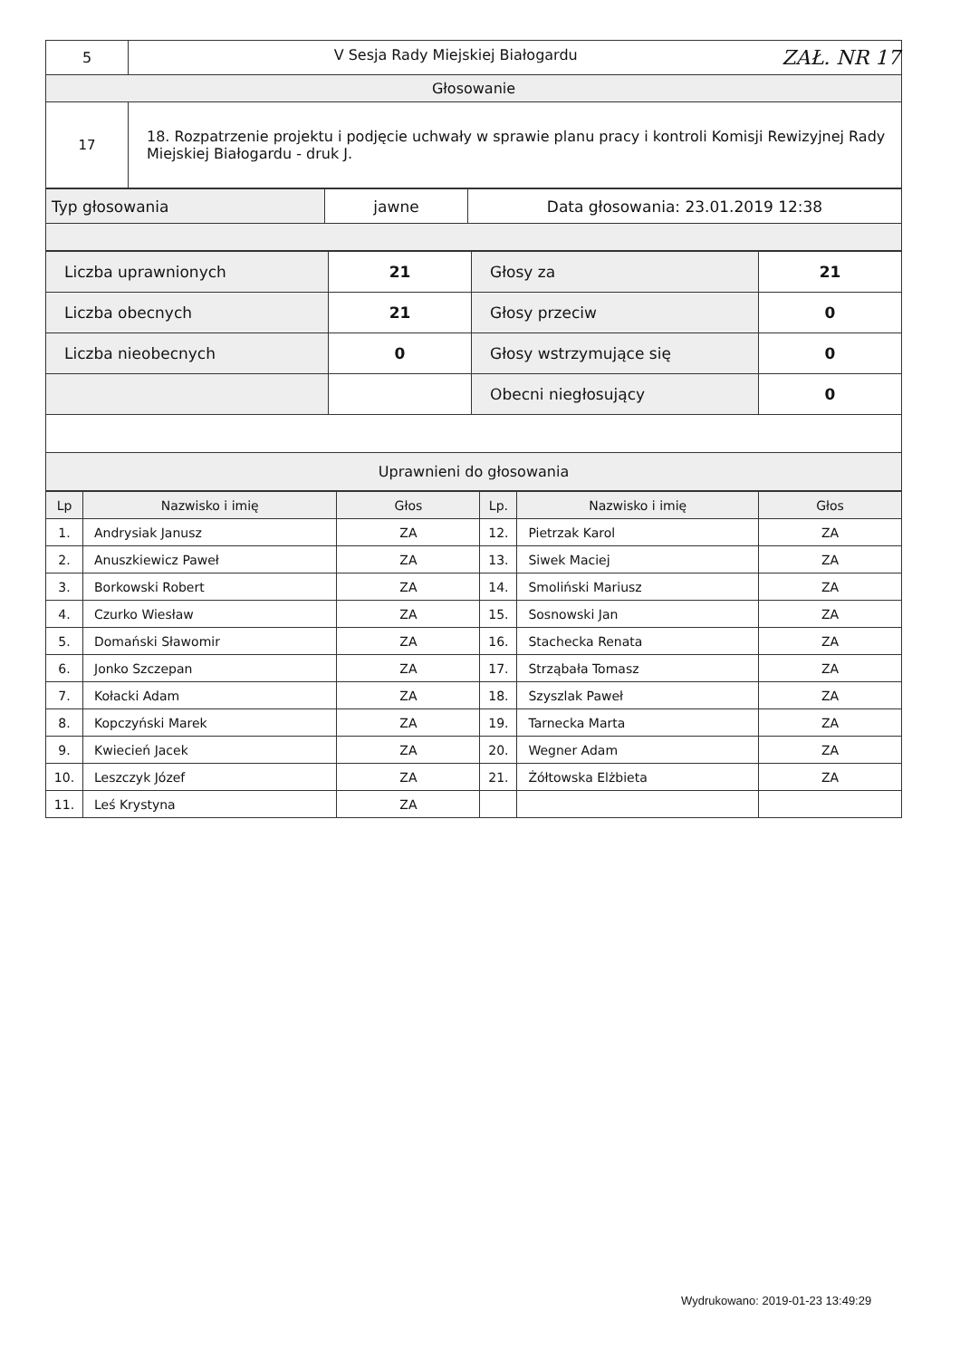| 5 | V Sesja Rady Miejskiej Białogardu ZAŁ. NR 17 |
| Głosowanie | |
| 17 | 18. Rozpatrzenie projektu i podjęcie uchwały w sprawie planu pracy i kontroli Komisji Rewizyjnej Rady Miejskiej Białogardu - druk J. |
| Typ głosowania | jawne | Data głosowania: 23.01.2019 12:38 |
| Liczba uprawnionych | 21 | Głosy za | 21 |
| Liczba obecnych | 21 | Głosy przeciw | 0 |
| Liczba nieobecnych | 0 | Głosy wstrzymujące się | 0 |
| | | Obecni niegłosujący | 0 |
| Uprawnieni do głosowania | | | |
| Lp | Nazwisko i imię | Głos | Lp. | Nazwisko i imię | Głos |
| --- | --- | --- | --- | --- | --- |
| 1. | Andrysiak Janusz | ZA | 12. | Pietrzak Karol | ZA |
| 2. | Anuszkiewicz Paweł | ZA | 13. | Siwek Maciej | ZA |
| 3. | Borkowski Robert | ZA | 14. | Smoliński Mariusz | ZA |
| 4. | Czurko Wiesław | ZA | 15. | Sosnowski Jan | ZA |
| 5. | Domański Sławomir | ZA | 16. | Stachecka Renata | ZA |
| 6. | Jonko Szczepan | ZA | 17. | Strząbała Tomasz | ZA |
| 7. | Kołacki Adam | ZA | 18. | Szyszlak Paweł | ZA |
| 8. | Kopczyński Marek | ZA | 19. | Tarnecka Marta | ZA |
| 9. | Kwiecień Jacek | ZA | 20. | Wegner Adam | ZA |
| 10. | Leszczyk Józef | ZA | 21. | Żółtowska Elżbieta | ZA |
| 11. | Leś Krystyna | ZA | | | |
Wydrukowano: 2019-01-23 13:49:29